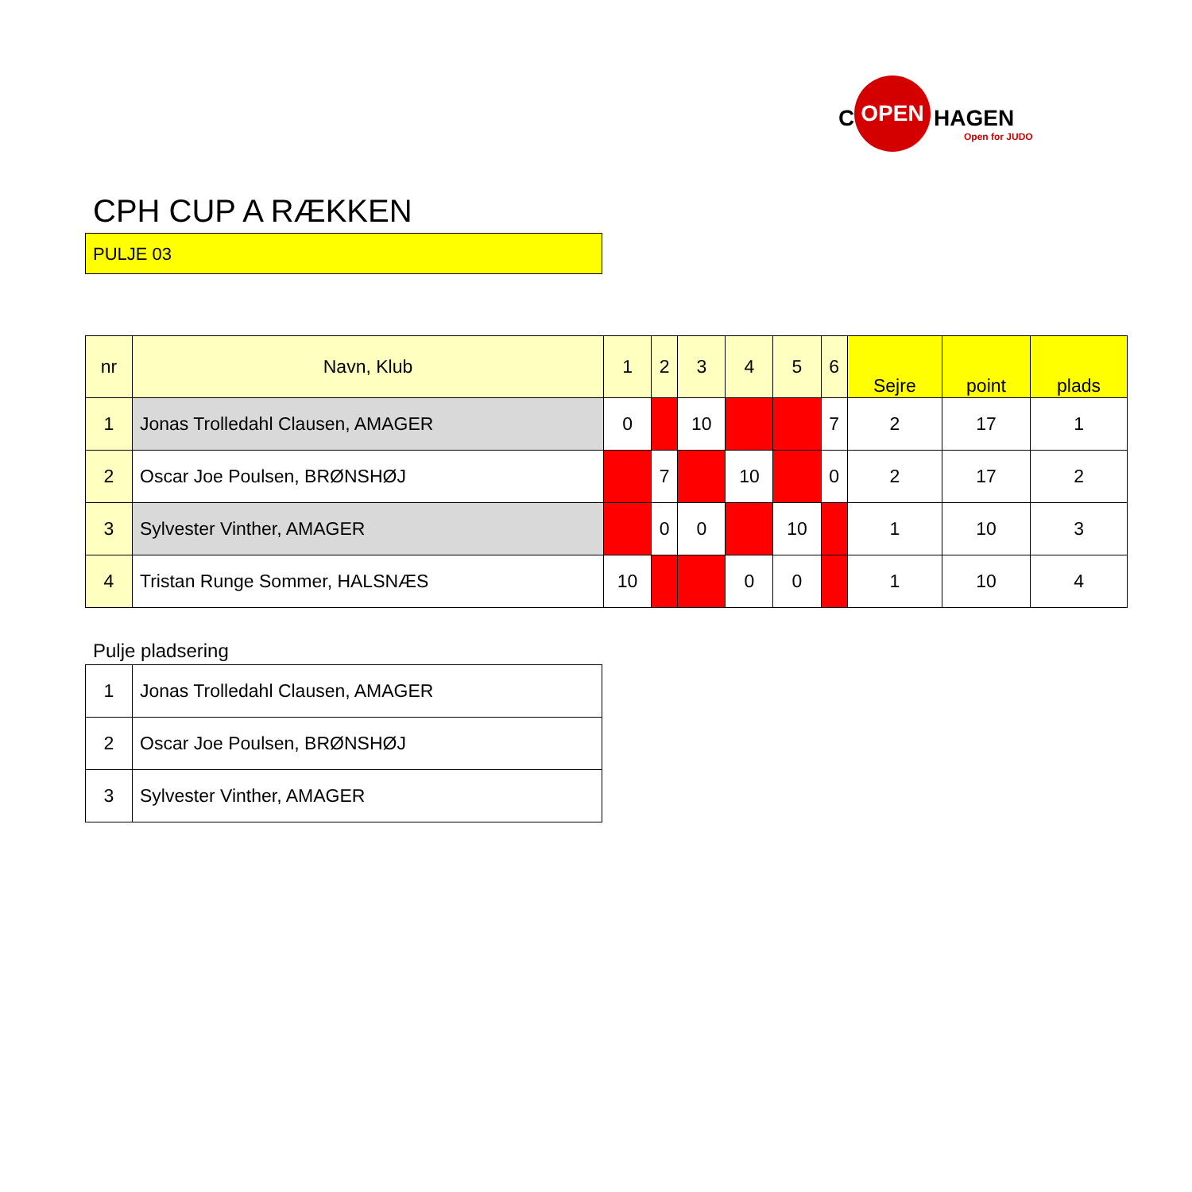C
OPEN
HAGEN
Open for JUDO
CPH CUP A RÆKKEN
PULJE 03
| nr | Navn, Klub | 1 | 2 | 3 | 4 | 5 | 6 | Sejre | point | plads |
| --- | --- | --- | --- | --- | --- | --- | --- | --- | --- | --- |
| 1 | Jonas Trolledahl Clausen, AMAGER | 0 | | 10 | | | 7 | 2 | 17 | 1 |
| 2 | Oscar Joe Poulsen, BRØNSHØJ | | 7 | | 10 | | 0 | 2 | 17 | 2 |
| 3 | Sylvester Vinther, AMAGER | | 0 | 0 | | 10 | | 1 | 10 | 3 |
| 4 | Tristan Runge Sommer, HALSNÆS | 10 | | | 0 | 0 | | 1 | 10 | 4 |
Pulje pladsering
| 1 | Jonas Trolledahl Clausen, AMAGER |
| 2 | Oscar Joe Poulsen, BRØNSHØJ |
| 3 | Sylvester Vinther, AMAGER |